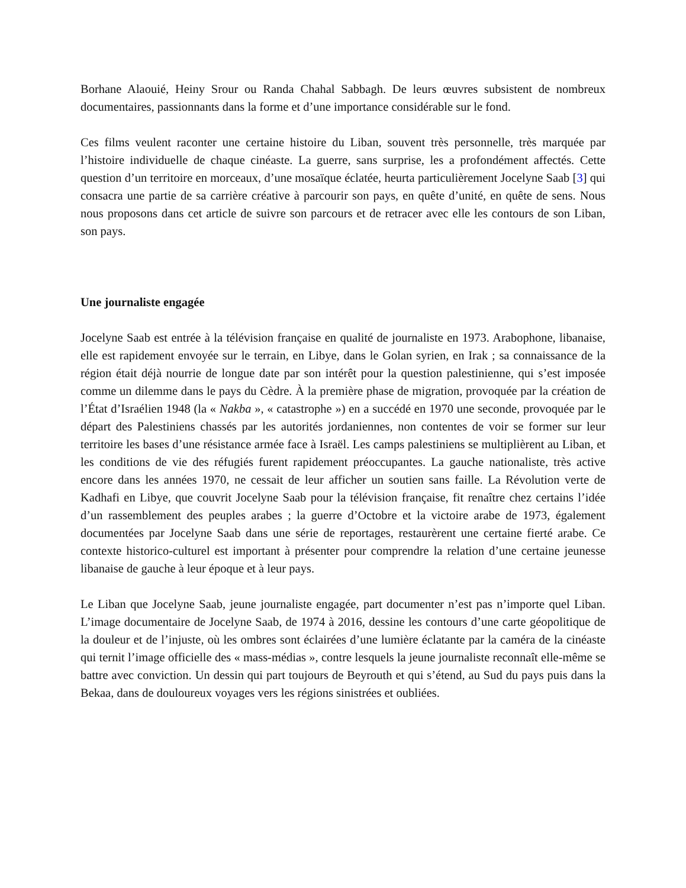Borhane Alaouié, Heiny Srour ou Randa Chahal Sabbagh. De leurs œuvres subsistent de nombreux documentaires, passionnants dans la forme et d’une importance considérable sur le fond.
Ces films veulent raconter une certaine histoire du Liban, souvent très personnelle, très marquée par l’histoire individuelle de chaque cinéaste. La guerre, sans surprise, les a profondément affectés. Cette question d’un territoire en morceaux, d’une mosaïque éclatée, heurta particulièrement Jocelyne Saab [3] qui consacra une partie de sa carrière créative à parcourir son pays, en quête d’unité, en quête de sens. Nous nous proposons dans cet article de suivre son parcours et de retracer avec elle les contours de son Liban, son pays.
Une journaliste engagée
Jocelyne Saab est entrée à la télévision française en qualité de journaliste en 1973. Arabophone, libanaise, elle est rapidement envoyée sur le terrain, en Libye, dans le Golan syrien, en Irak ; sa connaissance de la région était déjà nourrie de longue date par son intérêt pour la question palestinienne, qui s’est imposée comme un dilemme dans le pays du Cèdre. À la première phase de migration, provoquée par la création de l’État d’Israélien 1948 (la « Nakba », « catastrophe ») en a succédé en 1970 une seconde, provoquée par le départ des Palestiniens chassés par les autorités jordaniennes, non contentes de voir se former sur leur territoire les bases d’une résistance armée face à Israël. Les camps palestiniens se multiplièrent au Liban, et les conditions de vie des réfugiés furent rapidement préoccupantes. La gauche nationaliste, très active encore dans les années 1970, ne cessait de leur afficher un soutien sans faille. La Révolution verte de Kadhafi en Libye, que couvrit Jocelyne Saab pour la télévision française, fit renaître chez certains l’idée d’un rassemblement des peuples arabes ; la guerre d’Octobre et la victoire arabe de 1973, également documentées par Jocelyne Saab dans une série de reportages, restaurèrent une certaine fierté arabe. Ce contexte historico-culturel est important à présenter pour comprendre la relation d’une certaine jeunesse libanaise de gauche à leur époque et à leur pays.
Le Liban que Jocelyne Saab, jeune journaliste engagée, part documenter n’est pas n’importe quel Liban. L’image documentaire de Jocelyne Saab, de 1974 à 2016, dessine les contours d’une carte géopolitique de la douleur et de l’injuste, où les ombres sont éclairées d’une lumière éclatante par la caméra de la cinéaste qui ternit l’image officielle des « mass-médias », contre lesquels la jeune journaliste reconnaît elle-même se battre avec conviction. Un dessin qui part toujours de Beyrouth et qui s’étend, au Sud du pays puis dans la Bekaa, dans de douloureux voyages vers les régions sinistrées et oubliées.